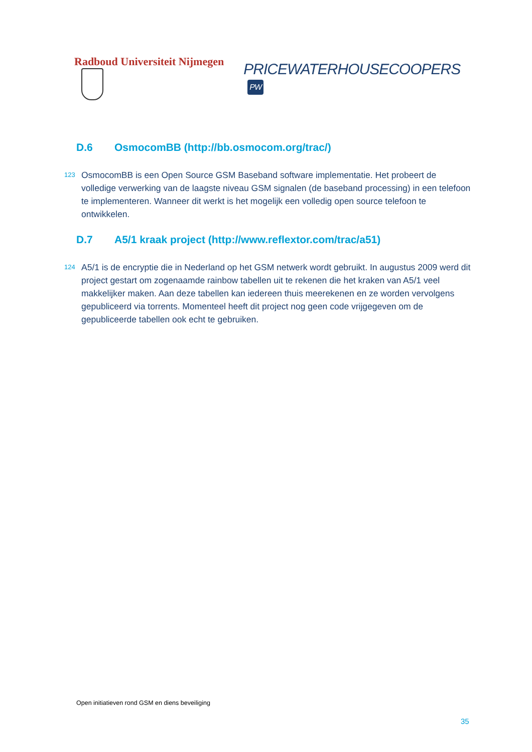Radboud Universiteit Nijmegen
PRICEWATERHOUSECOOPERS PW
D.6 OsmocomBB (http://bb.osmocom.org/trac/)
123
OsmocomBB is een Open Source GSM Baseband software implementatie. Het probeert de volledige verwerking van de laagste niveau GSM signalen (de baseband processing) in een telefoon te implementeren. Wanneer dit werkt is het mogelijk een volledig open source telefoon te ontwikkelen.
D.7 A5/1 kraak project (http://www.reflextor.com/trac/a51)
124
A5/1 is de encryptie die in Nederland op het GSM netwerk wordt gebruikt. In augustus 2009 werd dit project gestart om zogenaamde rainbow tabellen uit te rekenen die het kraken van A5/1 veel makkelijker maken. Aan deze tabellen kan iedereen thuis meerekenen en ze worden vervolgens gepubliceerd via torrents. Momenteel heeft dit project nog geen code vrijgegeven om de gepubliceerde tabellen ook echt te gebruiken.
Open initiatieven rond GSM en diens beveiliging
35